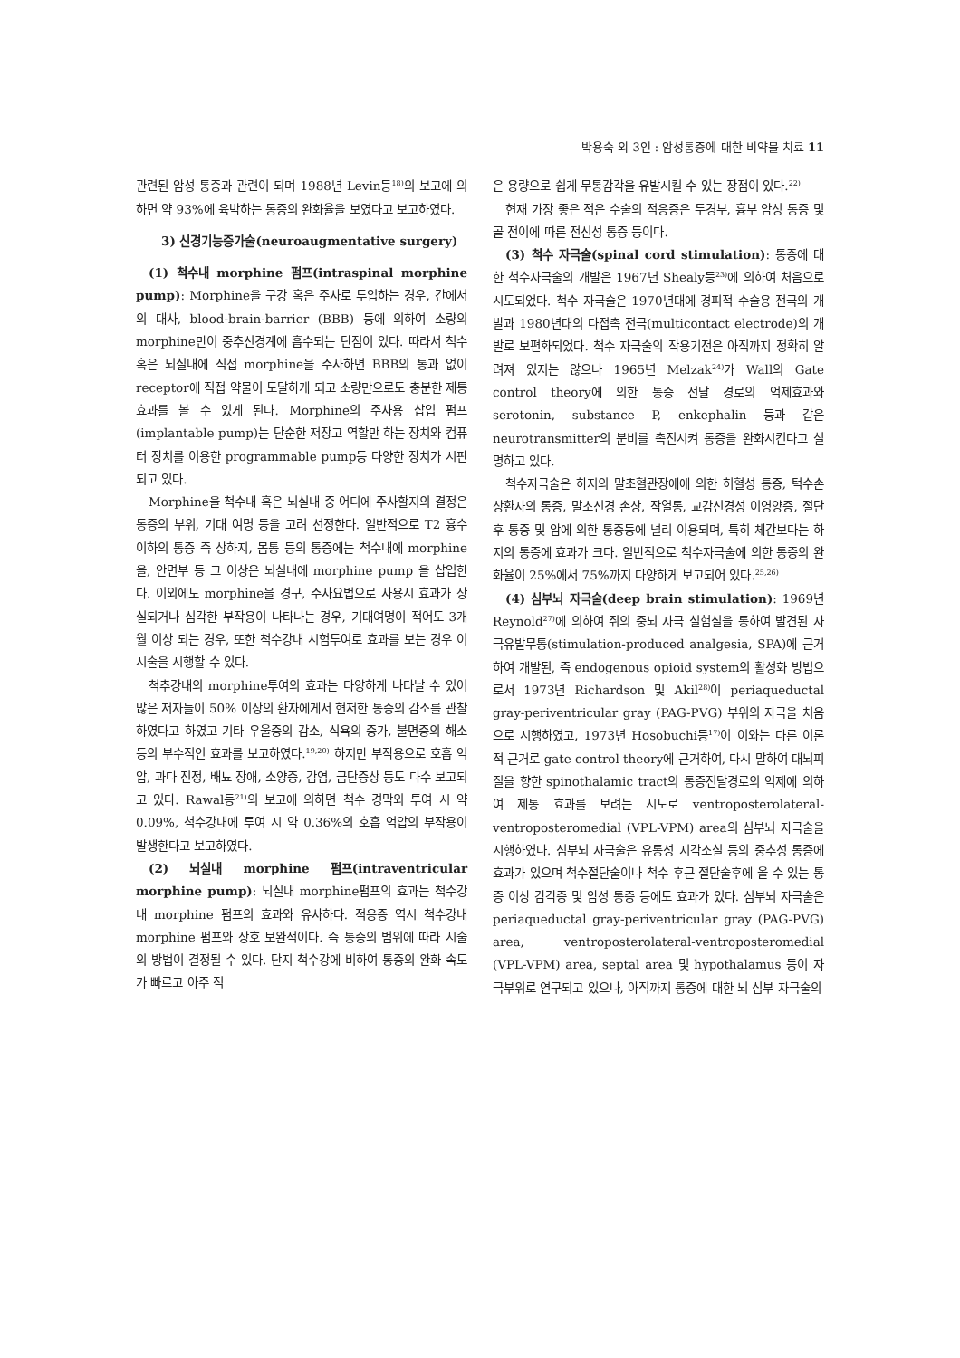박용숙 외 3인 : 암성통증에 대한 비약물 치료 11
관련된 암성 통증과 관련이 되며 1988년 Levin등<sup>18)</sup>의 보고에 의하면 약 93%에 육박하는 통증의 완화율을 보였다고 보고하였다.
3) 신경기능증가술(neuroaugmentative surgery)
(1) 척수내 morphine 펌프(intraspinal morphine pump): Morphine을 구강 혹은 주사로 투입하는 경우, 간에서의 대사, blood-brain-barrier (BBB) 등에 의하여 소량의 morphine만이 중추신경계에 흡수되는 단점이 있다. 따라서 척수 혹은 뇌실내에 직접 morphine을 주사하면 BBB의 통과 없이 receptor에 직접 약물이 도달하게 되고 소량만으로도 충분한 제통 효과를 볼 수 있게 된다. Morphine의 주사용 삽입 펌프(implantable pump)는 단순한 저장고 역할만 하는 장치와 컴퓨터 장치를 이용한 programmable pump등 다양한 장치가 시판되고 있다.
Morphine을 척수내 혹은 뇌실내 중 어디에 주사할지의 결정은 통증의 부위, 기대 여명 등을 고려 선정한다. 일반적으로 T2 흉수 이하의 통증 즉 상하지, 몸통 등의 통증에는 척수내에 morphine을, 안면부 등 그 이상은 뇌실내에 morphine pump 을 삽입한다. 이외에도 morphine을 경구, 주사요법으로 사용시 효과가 상실되거나 심각한 부작용이 나타나는 경우, 기대여명이 적어도 3개월 이상 되는 경우, 또한 척수강내 시험투여로 효과를 보는 경우 이 시술을 시행할 수 있다.
척추강내의 morphine투여의 효과는 다양하게 나타날 수 있어 많은 저자들이 50% 이상의 환자에게서 현저한 통증의 감소를 관찰하였다고 하였고 기타 우울증의 감소, 식욕의 증가, 불면증의 해소 등의 부수적인 효과를 보고하였다.<sup>19,20)</sup> 하지만 부작용으로 호흡 억압, 과다 진정, 배뇨 장애, 소양증, 감염, 금단증상 등도 다수 보고되고 있다. Rawal등<sup>21)</sup>의 보고에 의하면 척수 경막외 투여 시 약 0.09%, 척수강내에 투여 시 약 0.36%의 호흡 억압의 부작용이 발생한다고 보고하였다.
(2) 뇌실내 morphine 펌프(intraventricular morphine pump): 뇌실내 morphine펌프의 효과는 척수강내 morphine 펌프의 효과와 유사하다. 적응증 역시 척수강내 morphine 펌프와 상호 보완적이다. 즉 통증의 범위에 따라 시술의 방법이 결정될 수 있다. 단지 척수강에 비하여 통증의 완화 속도가 빠르고 아주 적
은 용량으로 쉽게 무통감각을 유발시킬 수 있는 장점이 있다.<sup>22)</sup>
현재 가장 좋은 적은 수술의 적응증은 두경부, 흉부 암성 통증 및 골 전이에 따른 전신성 통증 등이다.
(3) 척수 자극술(spinal cord stimulation): 통증에 대한 척수자극술의 개발은 1967년 Shealy등<sup>23)</sup>에 의하여 처음으로 시도되었다. 척수 자극술은 1970년대에 경피적 수술용 전극의 개발과 1980년대의 다접촉 전극(multicontact electrode)의 개발로 보편화되었다. 척수 자극술의 작용기전은 아직까지 정확히 알려져 있지는 않으나 1965년 Melzak<sup>24)</sup>가 Wall의 Gate control theory에 의한 통증 전달 경로의 억제효과와 serotonin, substance P, enkephalin 등과 같은 neurotransmitter의 분비를 촉진시켜 통증을 완화시킨다고 설명하고 있다.
척수자극술은 하지의 말초혈관장애에 의한 허혈성 통증, 턱수손상환자의 통증, 말초신경 손상, 작열통, 교감신경성 이영양증, 절단 후 통증 및 암에 의한 통증등에 널리 이용되며, 특히 체간보다는 하지의 통증에 효과가 크다. 일반적으로 척수자극술에 의한 통증의 완화율이 25%에서 75%까지 다양하게 보고되어 있다.<sup>25,26)</sup>
(4) 심부뇌 자극술(deep brain stimulation): 1969년 Reynold<sup>27)</sup>에 의하여 쥐의 중뇌 자극 실험실을 통하여 발견된 자극유발무통(stimulation-produced analgesia, SPA)에 근거하여 개발된, 즉 endogenous opioid system의 활성화 방법으로서 1973년 Richardson 및 Akil<sup>28)</sup>이 periaqueductal gray-periventricular gray (PAG-PVG) 부위의 자극을 처음으로 시행하였고, 1973년 Hosobuchi등<sup>17)</sup>이 이와는 다른 이론적 근거로 gate control theory에 근거하여, 다시 말하여 대뇌피질을 향한 spinothalamic tract의 통증전달경로의 억제에 의하여 제통 효과를 보려는 시도로 ventroposterolateral-ventroposteromedial (VPL-VPM) area의 심부뇌 자극술을 시행하였다. 심부뇌 자극술은 유통성 지각소실 등의 중추성 통증에 효과가 있으며 척수절단술이나 척수 후근 절단술후에 올 수 있는 통증 이상 감각증 및 암성 통증 등에도 효과가 있다. 심부뇌 자극술은 periaqueductal gray-periventricular gray (PAG-PVG) area, ventroposterolateral-ventroposteromedial (VPL-VPM) area, septal area 및 hypothalamus 등이 자극부위로 연구되고 있으나, 아직까지 통증에 대한 뇌 심부 자극술의